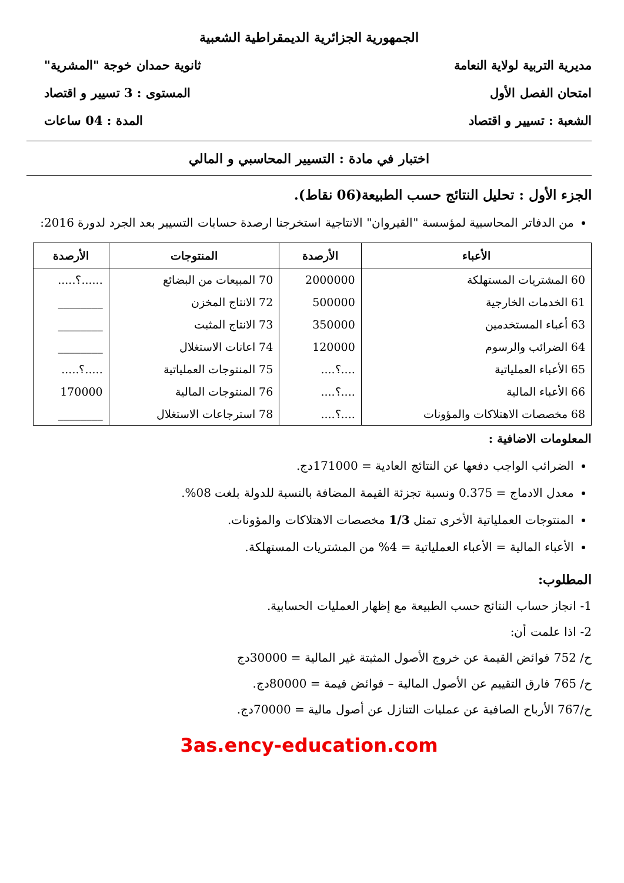الجمهورية الجزائرية الديمقراطية الشعبية
مديرية التربية لولاية النعامة ثانوية حمدان خوجة "المشرية"
امتحان الفصل الأول المستوى : 3 تسيير و اقتصاد
الشعبة : تسيير و اقتصاد المدة : 04 ساعات
اختبار في مادة : التسيير المحاسبي و المالي
الجزء الأول : تحليل النتائج حسب الطبيعة(06 نقاط).
من الدفاتر المحاسبية لمؤسسة "القيروان" الانتاجية استخرجنا ارصدة حسابات التسيير بعد الجرد لدورة 2016:
| الأعباء | الأرصدة | المنتوجات | الأرصدة |
| --- | --- | --- | --- |
| 60 المشتريات المستهلكة | 2000000 | 70 المبيعات من البضائع | ......؟..... |
| 61 الخدمات الخارجية | 500000 | 72 الانتاج المخزن | ________ |
| 63 أعباء المستخدمين | 350000 | 73 الانتاج المثبت | ________ |
| 64 الضرائب والرسوم | 120000 | 74 اعانات الاستغلال | ________ |
| 65 الأعباء العملياتية | ....؟.... | 75 المنتوجات العملياتية | .....؟..... |
| 66 الأعباء المالية | ....؟.... | 76 المنتوجات المالية | 170000 |
| 68 مخصصات الاهتلاكات والمؤونات | ....؟.... | 78 استرجاعات الاستغلال | ________ |
المعلومات الاضافية :
الضرائب الواجب دفعها عن النتائج العادية = 171000دج.
معدل الادماج = 0.375 ونسبة تجزئة القيمة المضافة بالنسبة للدولة بلغت 08%.
المنتوجات العملياتية الأخرى تمثل 1/3 مخصصات الاهتلاكات والمؤونات.
الأعباء المالية = الأعباء العملياتية = 4% من المشتريات المستهلكة.
المطلوب:
1- انجاز حساب النتائج حسب الطبيعة مع إظهار العمليات الحسابية.
2- اذا علمت أن:
ح/ 752 فوائض القيمة عن خروج الأصول المثبتة غير المالية = 30000دج
ح/ 765 فارق التقييم عن الأصول المالية – فوائض قيمة = 80000دج.
ح/767 الأرباح الصافية عن عمليات التنازل عن أصول مالية = 70000دج.
3as.ency-education.com